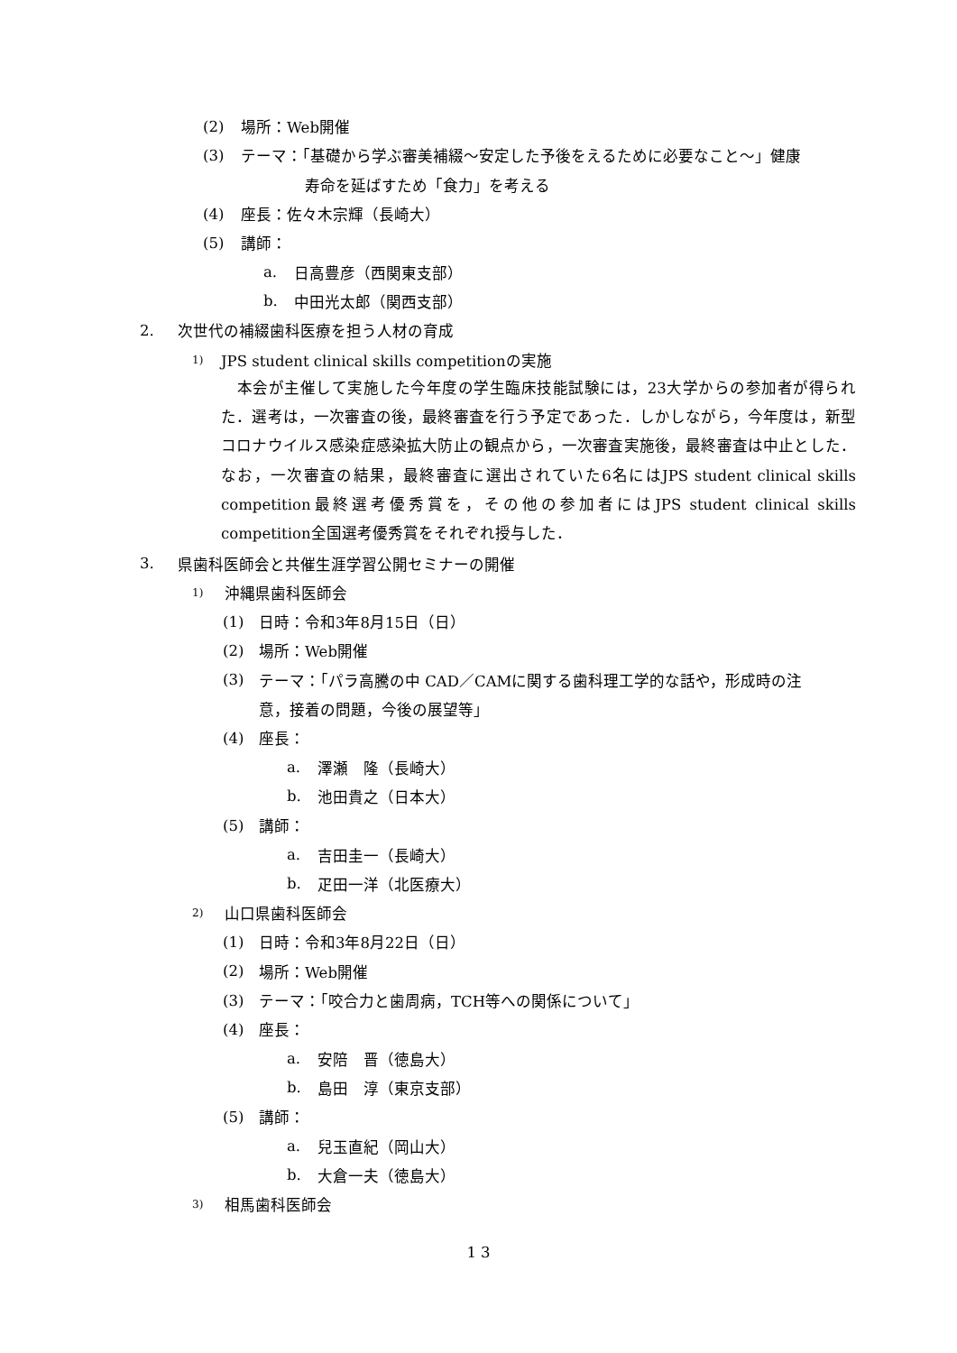(2) 場所：Web開催
(3) テーマ：「基礎から学ぶ審美補綴〜安定した予後をえるために必要なこと〜」健康
寿命を延ばすため「食力」を考える
(4) 座長：佐々木宗輝（長崎大）
(5) 講師：
a. 日高豊彦（西関東支部）
b. 中田光太郎（関西支部）
2. 次世代の補綴歯科医療を担う人材の育成
1) JPS student clinical skills competitionの実施
　本会が主催して実施した今年度の学生臨床技能試験には，23大学からの参加者が得られた．選考は，一次審査の後，最終審査を行う予定であった．しかしながら，今年度は，新型コロナウイルス感染症感染拡大防止の観点から，一次審査実施後，最終審査は中止とした．なお，一次審査の結果，最終審査に選出されていた6名にはJPS student clinical skills competition最終選考優秀賞を，その他の参加者にはJPS student clinical skills competition全国選考優秀賞をそれぞれ授与した．
3. 県歯科医師会と共催生涯学習公開セミナーの開催
1) 沖縄県歯科医師会
(1) 日時：令和3年8月15日（日）
(2) 場所：Web開催
(3) テーマ：「パラ高騰の中 CAD／CAMに関する歯科理工学的な話や，形成時の注
意，接着の問題，今後の展望等」
(4) 座長：
a. 澤瀬　隆（長崎大）
b. 池田貴之（日本大）
(5) 講師：
a. 吉田圭一（長崎大）
b. 疋田一洋（北医療大）
2) 山口県歯科医師会
(1) 日時：令和3年8月22日（日）
(2) 場所：Web開催
(3) テーマ：「咬合力と歯周病，TCH等への関係について」
(4) 座長：
a. 安陪　晋（徳島大）
b. 島田　淳（東京支部）
(5) 講師：
a. 兒玉直紀（岡山大）
b. 大倉一夫（徳島大）
3) 相馬歯科医師会
1 3